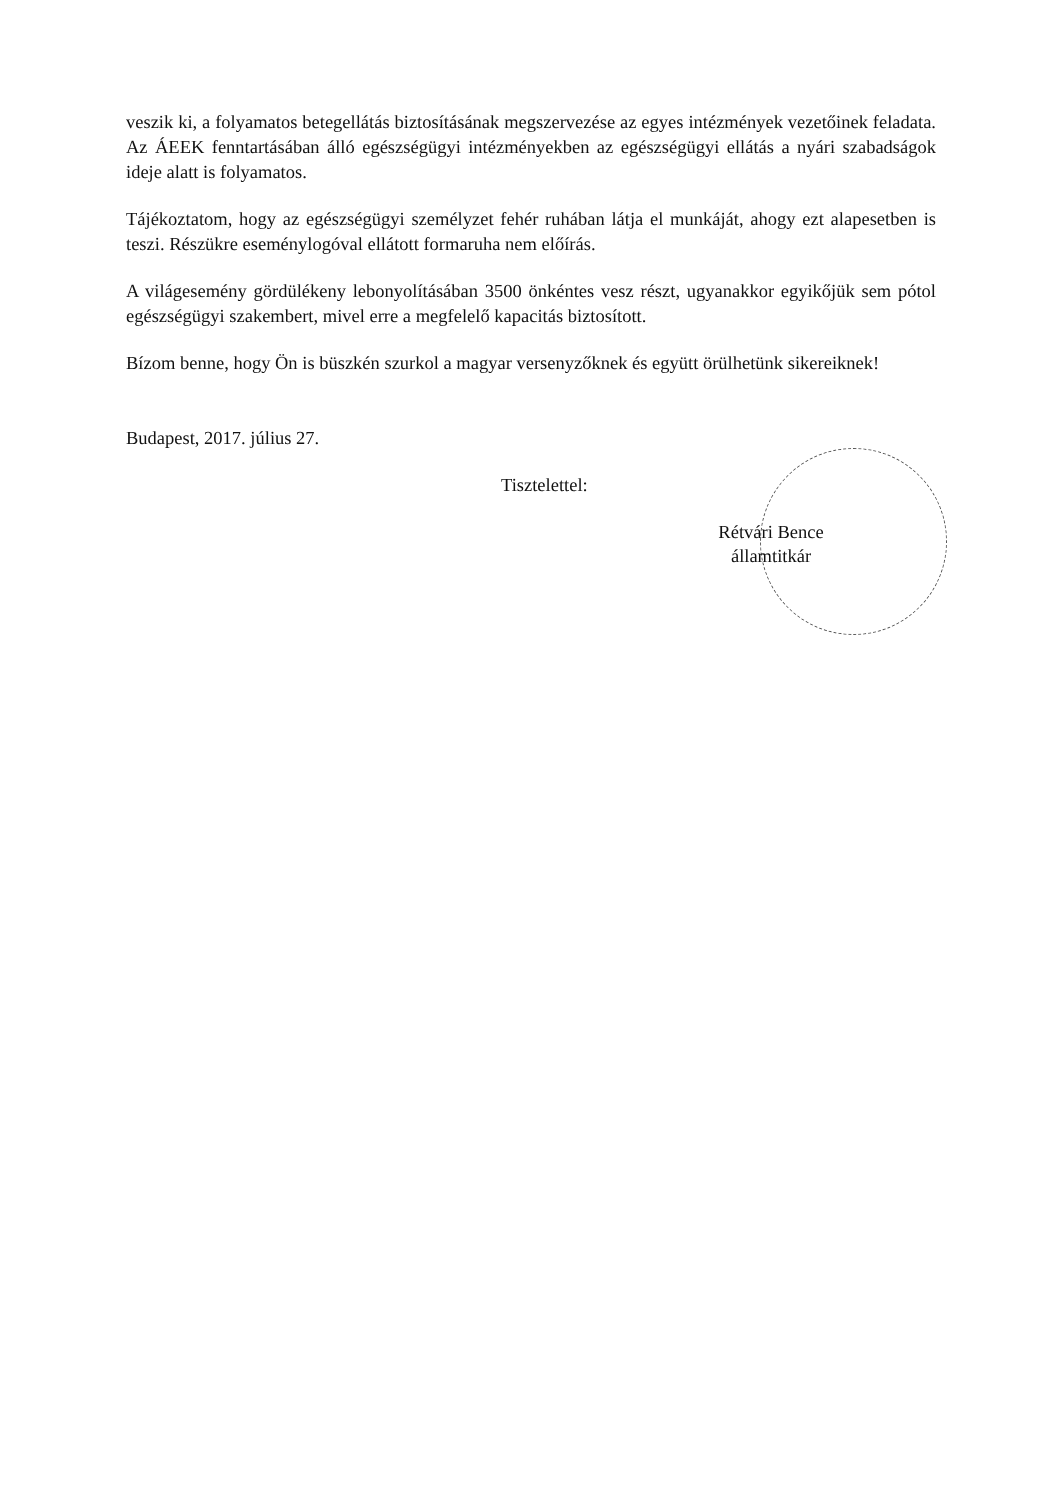veszik ki, a folyamatos betegellátás biztosításának megszervezése az egyes intézmények vezetőinek feladata. Az ÁEEK fenntartásában álló egészségügyi intézményekben az egészségügyi ellátás a nyári szabadságok ideje alatt is folyamatos.
Tájékoztatom, hogy az egészségügyi személyzet fehér ruhában látja el munkáját, ahogy ezt alapesetben is teszi. Részükre eseménylogóval ellátott formaruha nem előírás.
A világesemény gördülékeny lebonyolításában 3500 önkéntes vesz részt, ugyanakkor egyikőjük sem pótol egészségügyi szakembert, mivel erre a megfelelő kapacitás biztosított.
Bízom benne, hogy Ön is büszkén szurkol a magyar versenyzőknek és együtt örülhetünk sikereiknek!
Budapest, 2017. július 27.
Tisztelettel:
Rétvári Bence
államtitkár